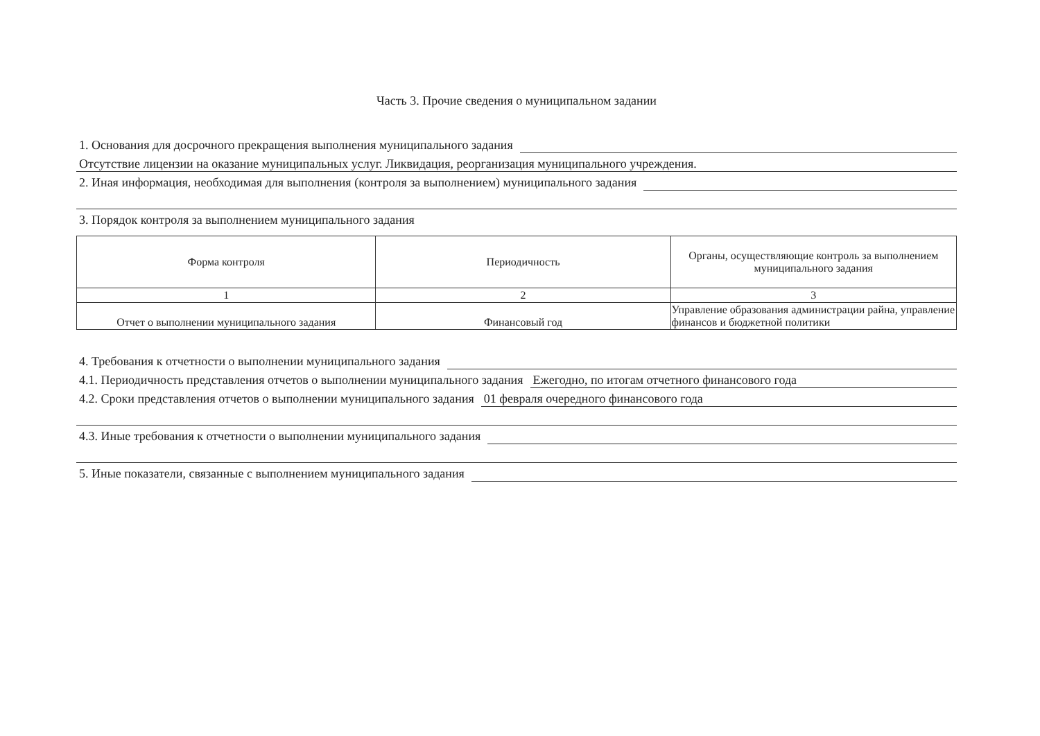Часть 3. Прочие сведения о муниципальном задании
1. Основания для досрочного прекращения выполнения муниципального задания
Отсутствие лицензии на оказание муниципальных услуг. Ликвидация, реорганизация муниципального учреждения.
2. Иная информация, необходимая для выполнения (контроля за выполнением) муниципального задания
3. Порядок контроля за выполнением муниципального задания
| Форма контроля | Периодичность | Органы, осуществляющие контроль за выполнением муниципального задания |
| --- | --- | --- |
| 1 | 2 | 3 |
| Отчет о выполнении муниципального задания | Финансовый год | Управление образования администрации райна, управление финансов и бюджетной политики |
4. Требования к отчетности о выполнении муниципального задания
4.1. Периодичность представления отчетов о выполнении муниципального задания Ежегодно, по итогам отчетного финансового года
4.2. Сроки представления отчетов о выполнении муниципального задания 01 февраля очередного финансового года
4.3. Иные требования к отчетности о выполнении муниципального задания
5. Иные показатели, связанные с выполнением муниципального задания